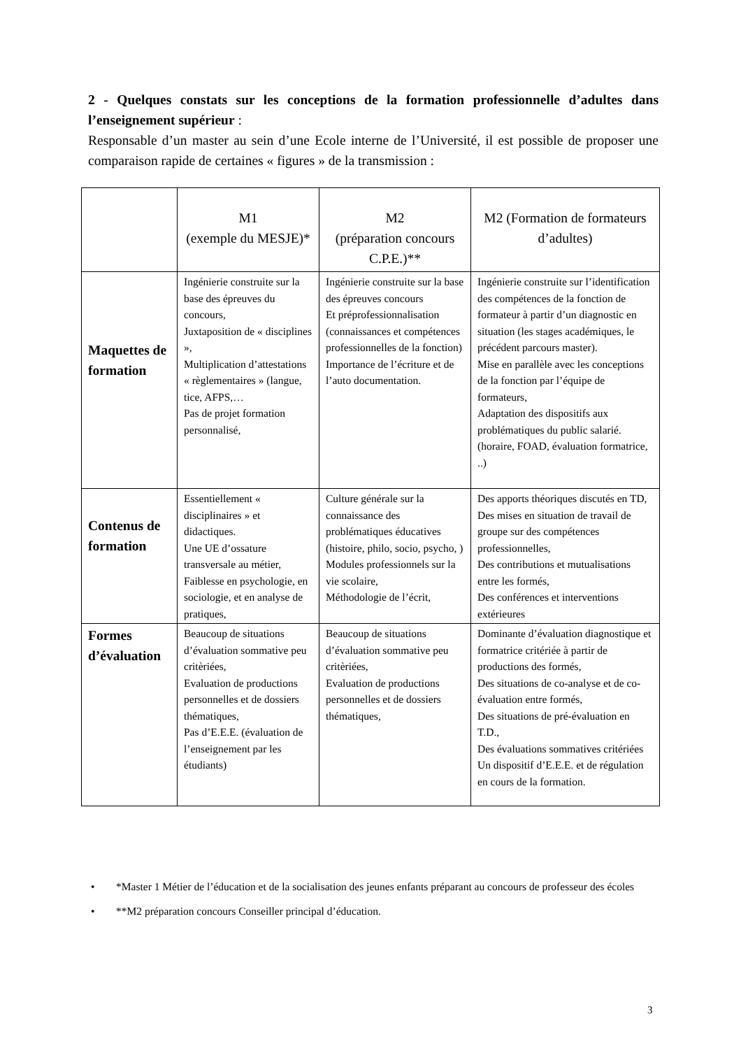2 - Quelques constats sur les conceptions de la formation professionnelle d’adultes dans l’enseignement supérieur :
Responsable d’un master au sein d’une Ecole interne de l’Université, il est possible de proposer une comparaison rapide de certaines « figures » de la transmission :
| | M1 (exemple du MESJE)* | M2 (préparation concours C.P.E.)** | M2 (Formation de formateurs d’adultes) |
| --- | --- | --- | --- |
| Maquettes de formation | Ingénierie construite sur la base des épreuves du concours, Juxtaposition de « disciplines », Multiplication d’attestations « règlementaires » (langue, tice, AFPS,… Pas de projet formation personnalisé, | Ingénierie construite sur la base des épreuves concours Et préprofessionnalisation (connaissances et compétences professionnelles de la fonction) Importance de l’écriture et de l’auto documentation. | Ingénierie construite sur l’identification des compétences de la fonction de formateur à partir d’un diagnostic en situation (les stages académiques, le précédent parcours master). Mise en parallèle avec les conceptions de la fonction par l’équipe de formateurs, Adaptation des dispositifs aux problématiques du public salarié. (horaire, FOAD, évaluation formatrice, ..) |
| Contenus de formation | Essentiellement « disciplinaires » et didactiques. Une UE d’ossature transversale au métier, Faiblesse en psychologie, en sociologie, et en analyse de pratiques, | Culture générale sur la connaissance des problématiques éducatives (histoire, philo, socio, psycho, ) Modules professionnels sur la vie scolaire, Méthodologie de l’écrit, | Des apports théoriques discutés en TD, Des mises en situation de travail de groupe sur des compétences professionnelles, Des contributions et mutualisations entre les formés, Des conférences et interventions extérieures |
| Formes d’évaluation | Beaucoup de situations d’évaluation sommative peu critèriées, Evaluation de productions personnelles et de dossiers thématiques, Pas d’E.E.E. (évaluation de l’enseignement par les étudiants) | Beaucoup de situations d’évaluation sommative peu critèriées, Evaluation de productions personnelles et de dossiers thématiques, | Dominante d’évaluation diagnostique et formatrice critériée à partir de productions des formés, Des situations de co-analyse et de co-évaluation entre formés, Des situations de pré-évaluation en T.D., Des évaluations sommatives critériées Un dispositif d’E.E.E. et de régulation en cours de la formation. |
• *Master 1 Métier de l’éducation et de la socialisation des jeunes enfants préparant au concours de professeur des écoles
• **M2 préparation concours Conseiller principal d’éducation.
3